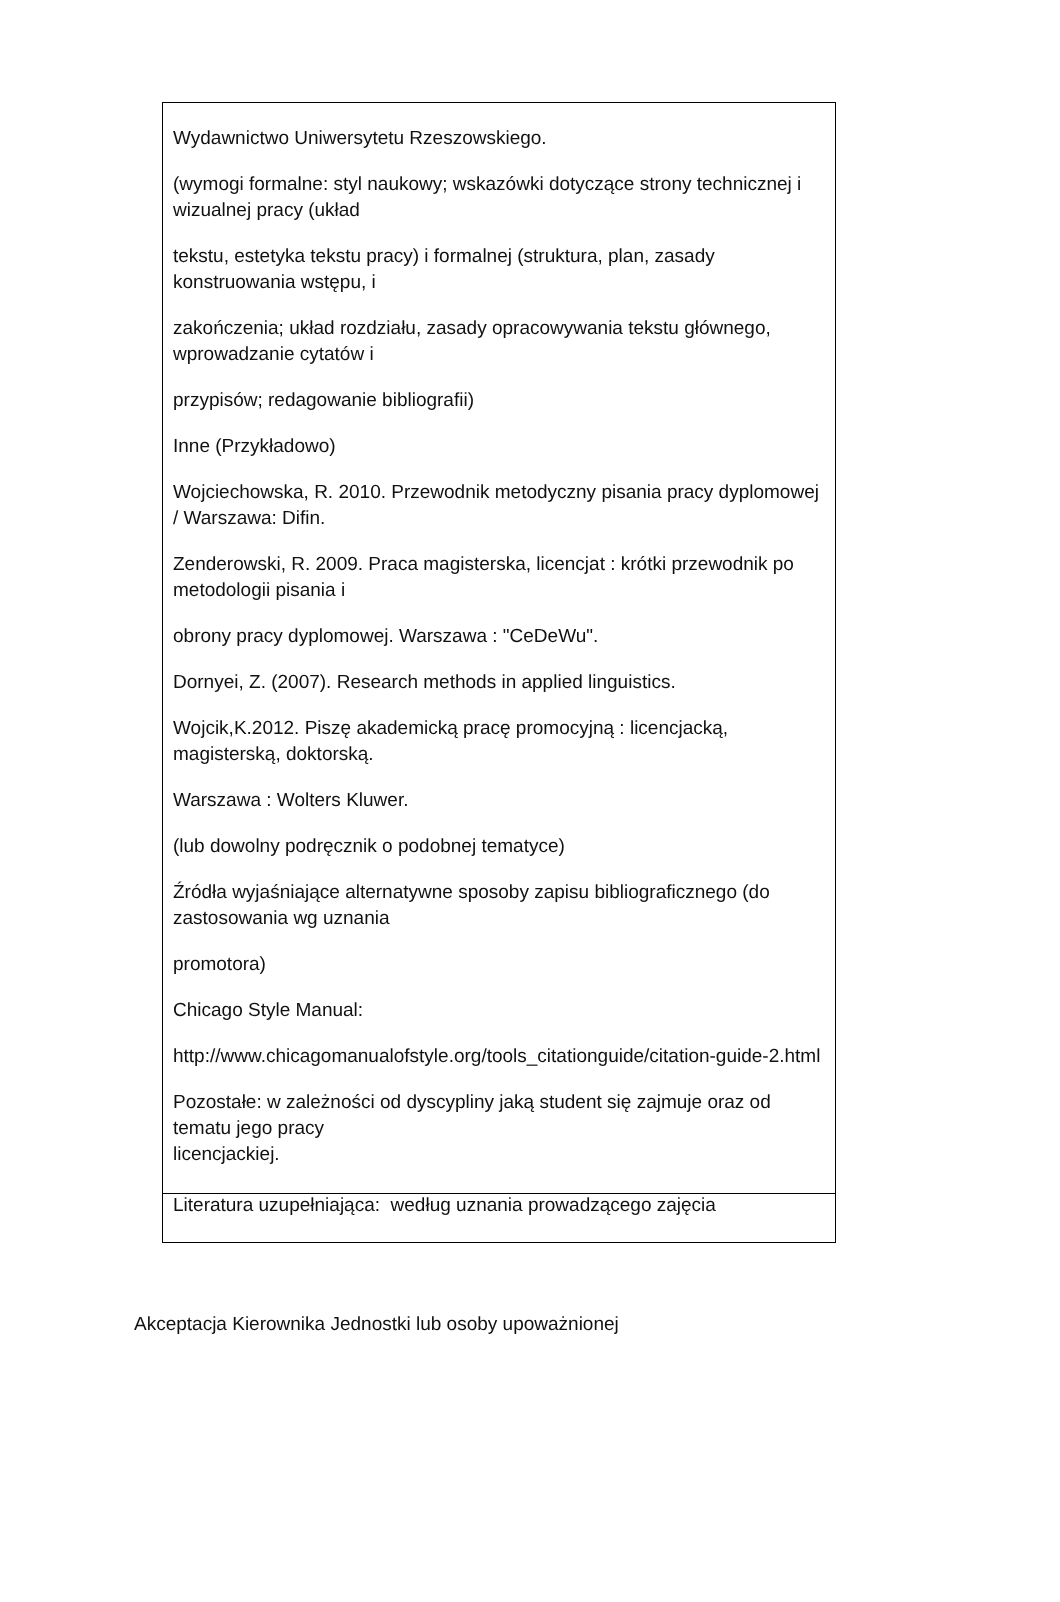| Wydawnictwo Uniwersytetu Rzeszowskiego. (wymogi formalne: styl naukowy; wskazówki dotyczące strony technicznej i wizualnej pracy (układ tekstu, estetyka tekstu pracy) i formalnej (struktura, plan, zasady konstruowania wstępu, i zakończenia; układ rozdziału, zasady opracowywania tekstu głównego, wprowadzanie cytatów i przypisów; redagowanie bibliografii) Inne (Przykładowo) Wojciechowska, R. 2010. Przewodnik metodyczny pisania pracy dyplomowej / Warszawa: Difin. Zenderowski, R. 2009. Praca magisterska, licencjat : krótki przewodnik po metodologii pisania i obrony pracy dyplomowej. Warszawa : "CeDeWu". Dornyei, Z. (2007). Research methods in applied linguistics. Wojcik,K.2012. Piszę akademicką pracę promocyjną : licencjacką, magisterską, doktorską. Warszawa : Wolters Kluwer. (lub dowolny podręcznik o podobnej tematyce) Źródła wyjaśniające alternatywne sposoby zapisu bibliograficznego (do zastosowania wg uznania promotora) Chicago Style Manual: http://www.chicagomanualofstyle.org/tools_citationguide/citation-guide-2.html Pozostałe: w zależności od dyscypliny jaką student się zajmuje oraz od tematu jego pracy licencjackiej. |
| Literatura uzupełniająca: według uznania prowadzącego zajęcia |
Akceptacja Kierownika Jednostki lub osoby upoważnionej